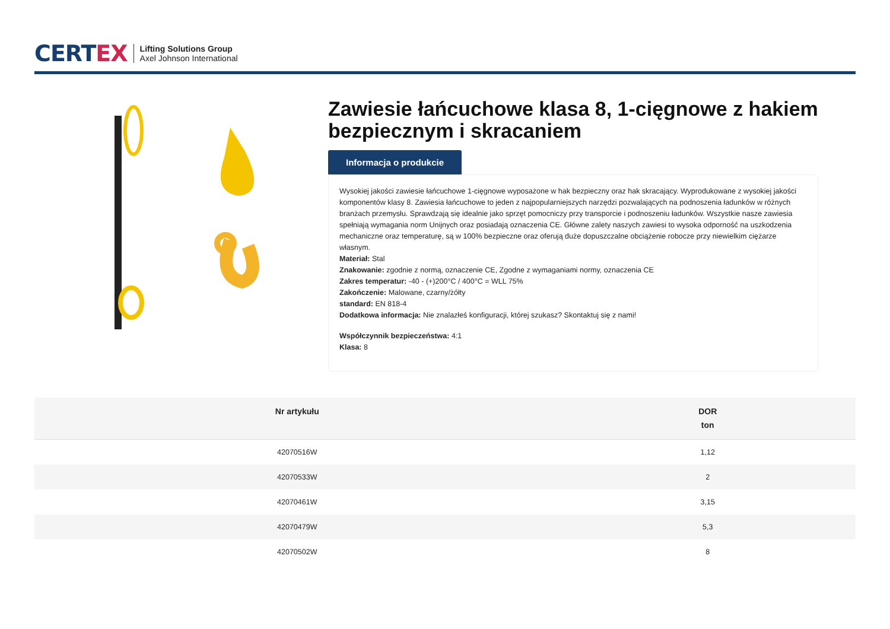CERTEX
Lifting Solutions Group
Axel Johnson International
Zawiesie łańcuchowe klasa 8, 1-cięgnowe z hakiem bezpiecznym i skracaniem
Informacja o produkcie
Wysokiej jakości zawiesie łańcuchowe 1-cięgnowe wyposażone w hak bezpieczny oraz hak skracający. Wyprodukowane z wysokiej jakości komponentów klasy 8. Zawiesia łańcuchowe to jeden z najpopularniejszych narzędzi pozwalających na podnoszenia ładunków w różnych branżach przemysłu. Sprawdzają się idealnie jako sprzęt pomocniczy przy transporcie i podnoszeniu ładunków. Wszystkie nasze zawiesia spełniają wymagania norm Unijnych oraz posiadają oznaczenia CE. Główne zalety naszych zawiesi to wysoka odporność na uszkodzenia mechaniczne oraz temperaturę, są w 100% bezpieczne oraz oferują duże dopuszczalne obciążenie robocze przy niewielkim ciężarze własnym.
Materiał: Stal
Znakowanie: zgodnie z normą, oznaczenie CE, Zgodne z wymaganiami normy, oznaczenia CE
Zakres temperatur: -40 - (+)200°C / 400°C = WLL 75%
Zakończenie: Malowane, czarny/żółty
standard: EN 818-4
Dodatkowa informacja: Nie znalazłeś konfiguracji, której szukasz? Skontaktuj się z nami!
Współczynnik bezpieczeństwa: 4:1
Klasa: 8
| Nr artykułu | DOR ton |
| --- | --- |
| 42070516W | 1,12 |
| 42070533W | 2 |
| 42070461W | 3,15 |
| 42070479W | 5,3 |
| 42070502W | 8 |